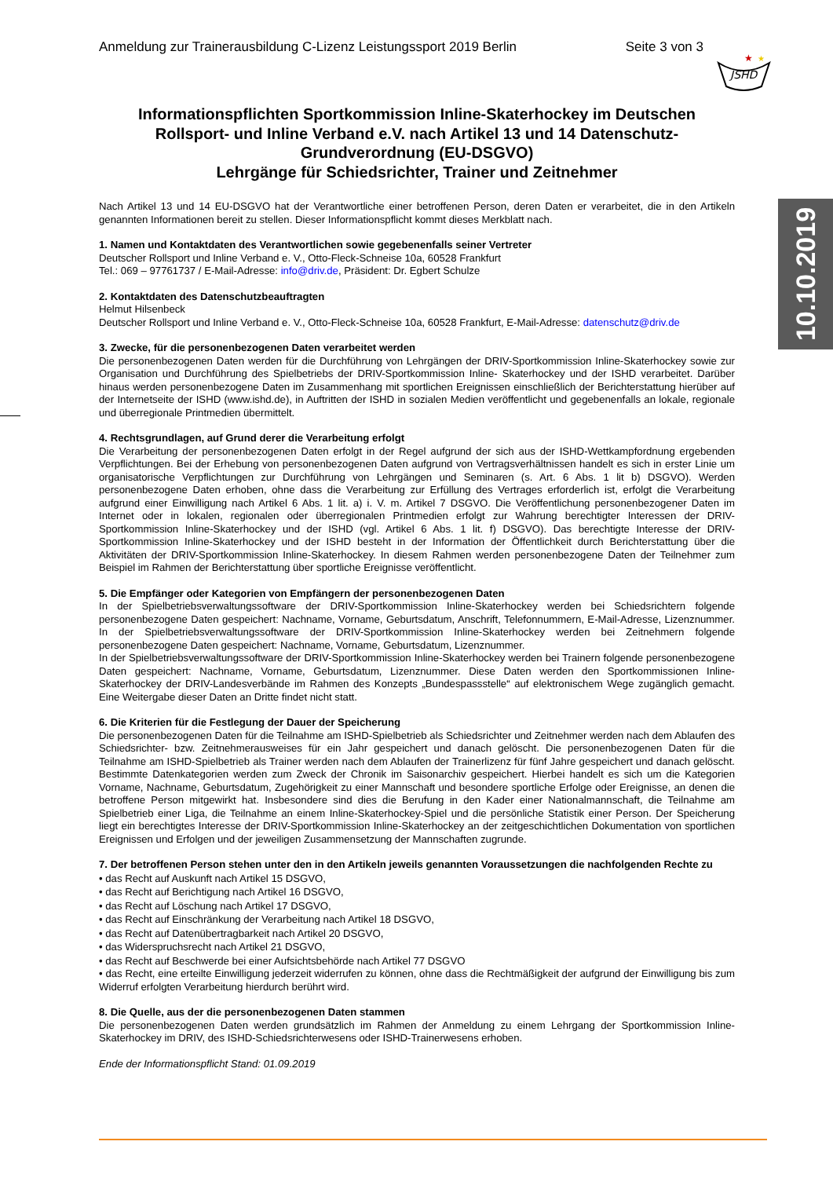Anmeldung zur Trainerausbildung C-Lizenz Leistungssport 2019 Berlin Seite 3 von 3
JSHD
★
★
10.10.2019
Informationspflichten Sportkommission Inline-Skaterhockey im Deutschen Rollsport- und Inline Verband e.V. nach Artikel 13 und 14 Datenschutz-Grundverordnung (EU-DSGVO)
Lehrgänge für Schiedsrichter, Trainer und Zeitnehmer
Nach Artikel 13 und 14 EU-DSGVO hat der Verantwortliche einer betroffenen Person, deren Daten er verarbeitet, die in den Artikeln genannten Informationen bereit zu stellen. Dieser Informationspflicht kommt dieses Merkblatt nach.
1. Namen und Kontaktdaten des Verantwortlichen sowie gegebenenfalls seiner Vertreter
Deutscher Rollsport und Inline Verband e. V., Otto-Fleck-Schneise 10a, 60528 Frankfurt
Tel.: 069 – 97761737 / E-Mail-Adresse: info@driv.de, Präsident: Dr. Egbert Schulze
2. Kontaktdaten des Datenschutzbeauftragten
Helmut Hilsenbeck
Deutscher Rollsport und Inline Verband e. V., Otto-Fleck-Schneise 10a, 60528 Frankfurt, E-Mail-Adresse: datenschutz@driv.de
3. Zwecke, für die personenbezogenen Daten verarbeitet werden
Die personenbezogenen Daten werden für die Durchführung von Lehrgängen der DRIV-Sportkommission Inline-Skaterhockey sowie zur Organisation und Durchführung des Spielbetriebs der DRIV-Sportkommission Inline- Skaterhockey und der ISHD verarbeitet. Darüber hinaus werden personenbezogene Daten im Zusammenhang mit sportlichen Ereignissen einschließlich der Berichterstattung hierüber auf der Internetseite der ISHD (www.ishd.de), in Auftritten der ISHD in sozialen Medien veröffentlicht und gegebenenfalls an lokale, regionale und überregionale Printmedien übermittelt.
4. Rechtsgrundlagen, auf Grund derer die Verarbeitung erfolgt
Die Verarbeitung der personenbezogenen Daten erfolgt in der Regel aufgrund der sich aus der ISHD-Wettkampfordnung ergebenden Verpflichtungen. Bei der Erhebung von personenbezogenen Daten aufgrund von Vertragsverhältnissen handelt es sich in erster Linie um organisatorische Verpflichtungen zur Durchführung von Lehrgängen und Seminaren (s. Art. 6 Abs. 1 lit b) DSGVO). Werden personenbezogene Daten erhoben, ohne dass die Verarbeitung zur Erfüllung des Vertrages erforderlich ist, erfolgt die Verarbeitung aufgrund einer Einwilligung nach Artikel 6 Abs. 1 lit. a) i. V. m. Artikel 7 DSGVO. Die Veröffentlichung personenbezogener Daten im Internet oder in lokalen, regionalen oder überregionalen Printmedien erfolgt zur Wahrung berechtigter Interessen der DRIV- Sportkommission Inline-Skaterhockey und der ISHD (vgl. Artikel 6 Abs. 1 lit. f) DSGVO). Das berechtigte Interesse der DRIV-Sportkommission Inline-Skaterhockey und der ISHD besteht in der Information der Öffentlichkeit durch Berichterstattung über die Aktivitäten der DRIV-Sportkommission Inline-Skaterhockey. In diesem Rahmen werden personenbezogene Daten der Teilnehmer zum Beispiel im Rahmen der Berichterstattung über sportliche Ereignisse veröffentlicht.
5. Die Empfänger oder Kategorien von Empfängern der personenbezogenen Daten
In der Spielbetriebsverwaltungssoftware der DRIV-Sportkommission Inline-Skaterhockey werden bei Schiedsrichtern folgende personenbezogene Daten gespeichert: Nachname, Vorname, Geburtsdatum, Anschrift, Telefonnummern, E-Mail-Adresse, Lizenznummer. In der Spielbetriebsverwaltungssoftware der DRIV-Sportkommission Inline-Skaterhockey werden bei Zeitnehmern folgende personenbezogene Daten gespeichert: Nachname, Vorname, Geburtsdatum, Lizenznummer.
In der Spielbetriebsverwaltungssoftware der DRIV-Sportkommission Inline-Skaterhockey werden bei Trainern folgende personenbezogene Daten gespeichert: Nachname, Vorname, Geburtsdatum, Lizenznummer. Diese Daten werden den Sportkommissionen Inline-Skaterhockey der DRIV-Landesverbände im Rahmen des Konzepts „Bundespassstelle“ auf elektronischem Wege zugänglich gemacht. Eine Weitergabe dieser Daten an Dritte findet nicht statt.
6. Die Kriterien für die Festlegung der Dauer der Speicherung
Die personenbezogenen Daten für die Teilnahme am ISHD-Spielbetrieb als Schiedsrichter und Zeitnehmer werden nach dem Ablaufen des Schiedsrichter- bzw. Zeitnehmerausweises für ein Jahr gespeichert und danach gelöscht. Die personenbezogenen Daten für die Teilnahme am ISHD-Spielbetrieb als Trainer werden nach dem Ablaufen der Trainerlizenz für fünf Jahre gespeichert und danach gelöscht. Bestimmte Datenkategorien werden zum Zweck der Chronik im Saisonarchiv gespeichert. Hierbei handelt es sich um die Kategorien Vorname, Nachname, Geburtsdatum, Zugehörigkeit zu einer Mannschaft und besondere sportliche Erfolge oder Ereignisse, an denen die betroffene Person mitgewirkt hat. Insbesondere sind dies die Berufung in den Kader einer Nationalmannschaft, die Teilnahme am Spielbetrieb einer Liga, die Teilnahme an einem Inline-Skaterhockey-Spiel und die persönliche Statistik einer Person. Der Speicherung liegt ein berechtigtes Interesse der DRIV-Sportkommission Inline-Skaterhockey an der zeitgeschichtlichen Dokumentation von sportlichen Ereignissen und Erfolgen und der jeweiligen Zusammensetzung der Mannschaften zugrunde.
7. Der betroffenen Person stehen unter den in den Artikeln jeweils genannten Voraussetzungen die nachfolgenden Rechte zu
• das Recht auf Auskunft nach Artikel 15 DSGVO,
• das Recht auf Berichtigung nach Artikel 16 DSGVO,
• das Recht auf Löschung nach Artikel 17 DSGVO,
• das Recht auf Einschränkung der Verarbeitung nach Artikel 18 DSGVO,
• das Recht auf Datenübertragbarkeit nach Artikel 20 DSGVO,
• das Widerspruchsrecht nach Artikel 21 DSGVO,
• das Recht auf Beschwerde bei einer Aufsichtsbehörde nach Artikel 77 DSGVO
• das Recht, eine erteilte Einwilligung jederzeit widerrufen zu können, ohne dass die Rechtmäßigkeit der aufgrund der Einwilligung bis zum Widerruf erfolgten Verarbeitung hierdurch berührt wird.
8. Die Quelle, aus der die personenbezogenen Daten stammen
Die personenbezogenen Daten werden grundsätzlich im Rahmen der Anmeldung zu einem Lehrgang der Sportkommission Inline-Skaterhockey im DRIV, des ISHD-Schiedsrichterwesens oder ISHD-Trainerwesens erhoben.
Ende der Informationspflicht Stand: 01.09.2019